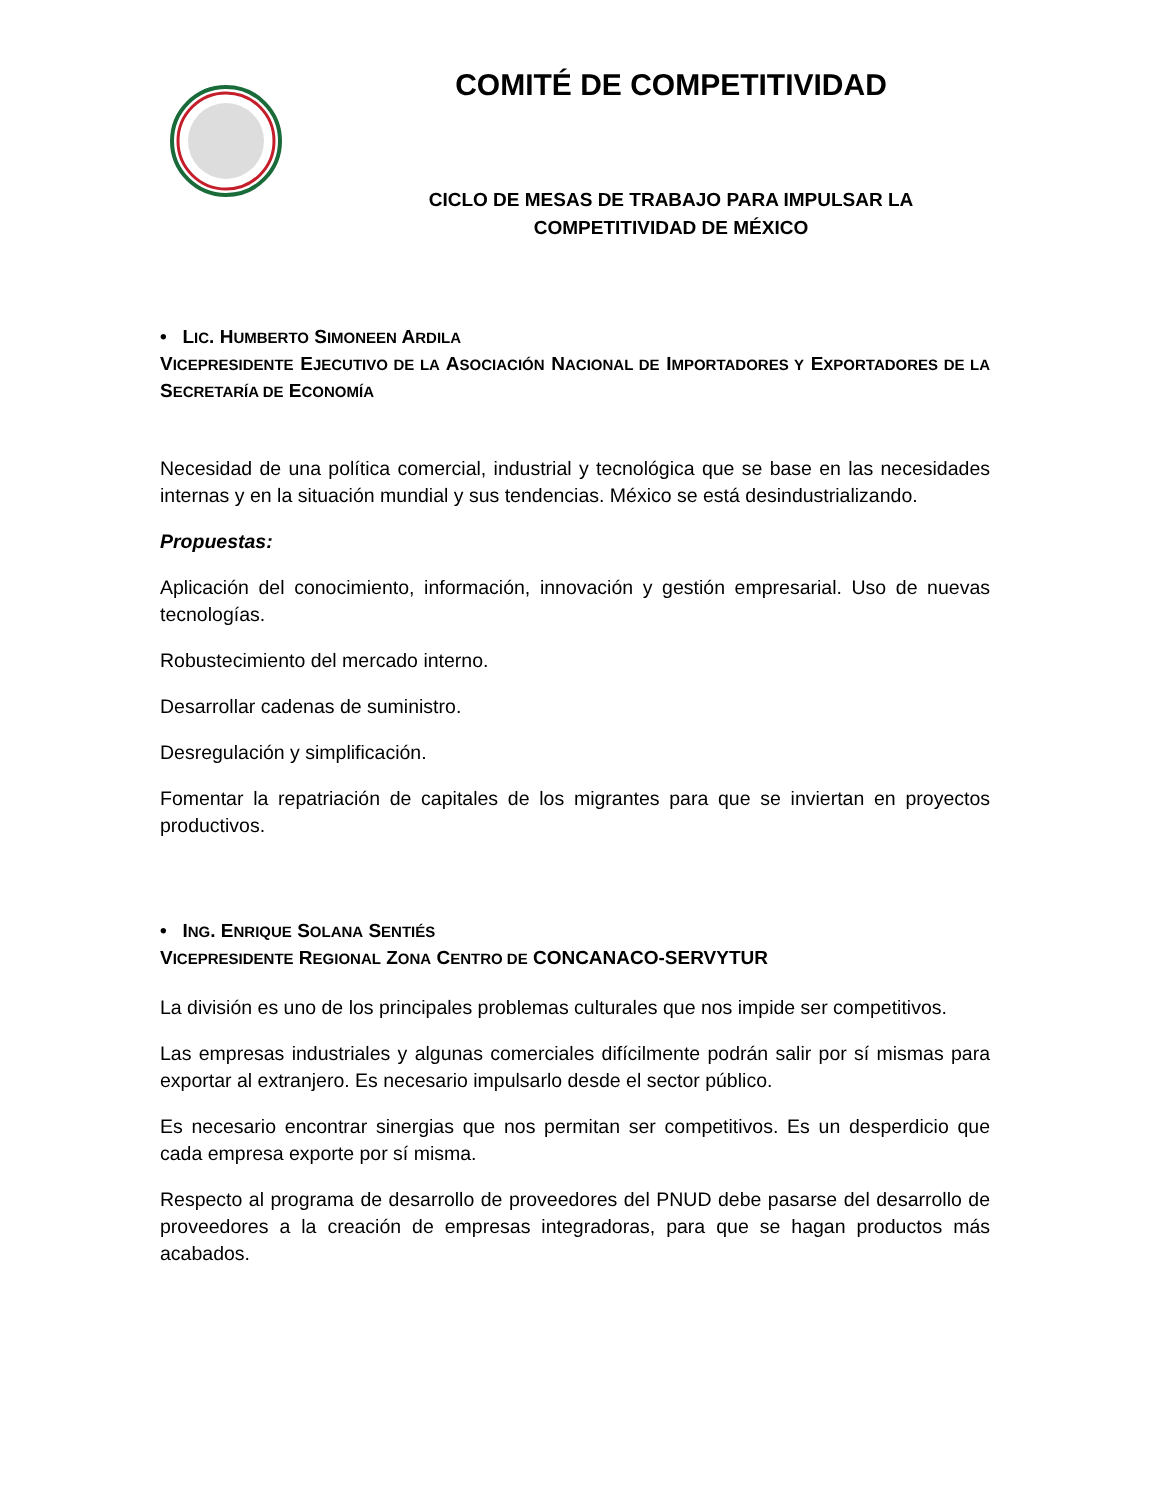COMITÉ DE COMPETITIVIDAD
CICLO DE MESAS DE TRABAJO PARA IMPULSAR LA COMPETITIVIDAD DE MÉXICO
• LIC. HUMBERTO SIMONEEN ARDILA
VICEPRESIDENTE EJECUTIVO DE LA ASOCIACIÓN NACIONAL DE IMPORTADORES Y EXPORTADORES DE LA SECRETARÍA DE ECONOMÍA
Necesidad de una política comercial, industrial y tecnológica que se base en las necesidades internas y en la situación mundial y sus tendencias. México se está desindustrializando.
Propuestas:
Aplicación del conocimiento, información, innovación y gestión empresarial. Uso de nuevas tecnologías.
Robustecimiento del mercado interno.
Desarrollar cadenas de suministro.
Desregulación y simplificación.
Fomentar la repatriación de capitales de los migrantes para que se inviertan en proyectos productivos.
• ING. ENRIQUE SOLANA SENTIÉS
VICEPRESIDENTE REGIONAL ZONA CENTRO DE CONCANACO-SERVYTUR
La división es uno de los principales problemas culturales que nos impide ser competitivos.
Las empresas industriales y algunas comerciales difícilmente podrán salir por sí mismas para exportar al extranjero. Es necesario impulsarlo desde el sector público.
Es necesario encontrar sinergias que nos permitan ser competitivos. Es un desperdicio que cada empresa exporte por sí misma.
Respecto al programa de desarrollo de proveedores del PNUD debe pasarse del desarrollo de proveedores a la creación de empresas integradoras, para que se hagan productos más acabados.